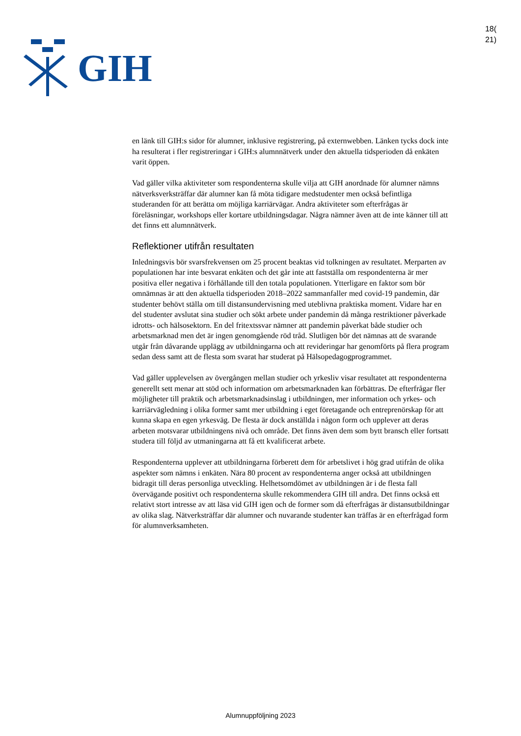GIH
18(
21)
en länk till GIH:s sidor för alumner, inklusive registrering, på externwebben. Länken tycks dock inte ha resulterat i fler registreringar i GIH:s alumnnätverk under den aktuella tidsperioden då enkäten varit öppen.
Vad gäller vilka aktiviteter som respondenterna skulle vilja att GIH anordnade för alumner nämns nätverksverksträffar där alumner kan få möta tidigare medstudenter men också befintliga studeranden för att berätta om möjliga karriärvägar. Andra aktiviteter som efterfrågas är föreläsningar, workshops eller kortare utbildningsdagar. Några nämner även att de inte känner till att det finns ett alumnnätverk.
Reflektioner utifrån resultaten
Inledningsvis bör svarsfrekvensen om 25 procent beaktas vid tolkningen av resultatet. Merparten av populationen har inte besvarat enkäten och det går inte att fastställa om respondenterna är mer positiva eller negativa i förhållande till den totala populationen. Ytterligare en faktor som bör omnämnas är att den aktuella tidsperioden 2018–2022 sammanfaller med covid-19 pandemin, där studenter behövt ställa om till distansundervisning med uteblivna praktiska moment. Vidare har en del studenter avslutat sina studier och sökt arbete under pandemin då många restriktioner påverkade idrotts- och hälsosektorn. En del fritextssvar nämner att pandemin påverkat både studier och arbetsmarknad men det är ingen genomgående röd tråd. Slutligen bör det nämnas att de svarande utgår från dåvarande upplägg av utbildningarna och att revideringar har genomförts på flera program sedan dess samt att de flesta som svarat har studerat på Hälsopedagogprogrammet.
Vad gäller upplevelsen av övergången mellan studier och yrkesliv visar resultatet att respondenterna generellt sett menar att stöd och information om arbetsmarknaden kan förbättras. De efterfrågar fler möjligheter till praktik och arbetsmarknadsinslag i utbildningen, mer information och yrkes- och karriärvägledning i olika former samt mer utbildning i eget företagande och entreprenörskap för att kunna skapa en egen yrkesväg. De flesta är dock anställda i någon form och upplever att deras arbeten motsvarar utbildningens nivå och område. Det finns även dem som bytt bransch eller fortsatt studera till följd av utmaningarna att få ett kvalificerat arbete.
Respondenterna upplever att utbildningarna förberett dem för arbetslivet i hög grad utifrån de olika aspekter som nämns i enkäten. Nära 80 procent av respondenterna anger också att utbildningen bidragit till deras personliga utveckling. Helhetsomdömet av utbildningen är i de flesta fall övervägande positivt och respondenterna skulle rekommendera GIH till andra. Det finns också ett relativt stort intresse av att läsa vid GIH igen och de former som då efterfrågas är distansutbildningar av olika slag. Nätverksträffar där alumner och nuvarande studenter kan träffas är en efterfrågad form för alumnverksamheten.
Alumnuppföljning 2023